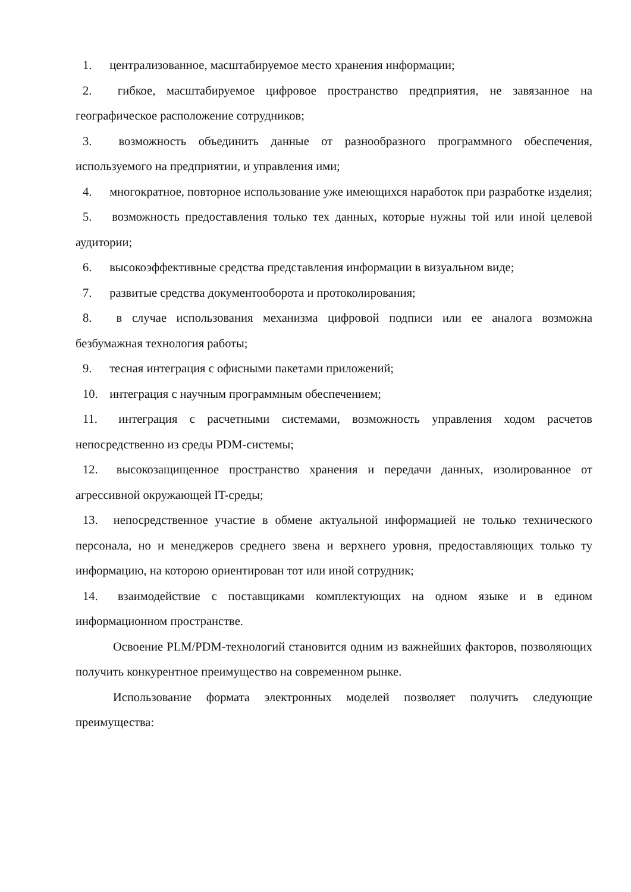1. централизованное, масштабируемое место хранения информации;
2. гибкое, масштабируемое цифровое пространство предприятия, не завязанное на географическое расположение сотрудников;
3. возможность объединить данные от разнообразного программного обеспечения, используемого на предприятии, и управления ими;
4. многократное, повторное использование уже имеющихся наработок при разработке изделия;
5. возможность предоставления только тех данных, которые нужны той или иной целевой аудитории;
6. высокоэффективные средства представления информации в визуальном виде;
7. развитые средства документооборота и протоколирования;
8. в случае использования механизма цифровой подписи или ее аналога возможна безбумажная технология работы;
9. тесная интеграция с офисными пакетами приложений;
10. интеграция с научным программным обеспечением;
11. интеграция с расчетными системами, возможность управления ходом расчетов непосредственно из среды PDM-системы;
12. высокозащищенное пространство хранения и передачи данных, изолированное от агрессивной окружающей IT-среды;
13. непосредственное участие в обмене актуальной информацией не только технического персонала, но и менеджеров среднего звена и верхнего уровня, предоставляющих только ту информацию, на которою ориентирован тот или иной сотрудник;
14. взаимодействие с поставщиками комплектующих на одном языке и в едином информационном пространстве.
Освоение PLM/PDM-технологий становится одним из важнейших факторов, позволяющих получить конкурентное преимущество на современном рынке.
Использование формата электронных моделей позволяет получить следующие преимущества: